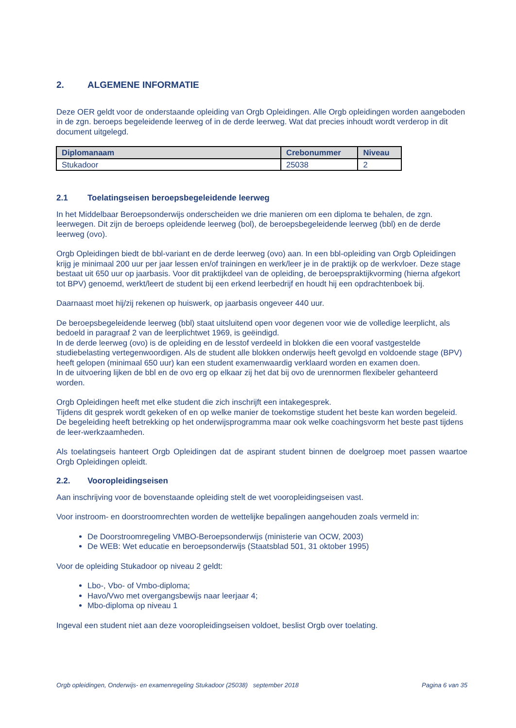2. ALGEMENE INFORMATIE
Deze OER geldt voor de onderstaande opleiding van Orgb Opleidingen. Alle Orgb opleidingen worden aangeboden in de zgn. beroeps begeleidende leerweg of in de derde leerweg. Wat dat precies inhoudt wordt verderop in dit document uitgelegd.
| Diplomanaam | Crebonummer | Niveau |
| --- | --- | --- |
| Stukadoor | 25038 | 2 |
2.1 Toelatingseisen beroepsbegeleidende leerweg
In het Middelbaar Beroepsonderwijs onderscheiden we drie manieren om een diploma te behalen, de zgn. leerwegen. Dit zijn de beroeps opleidende leerweg (bol), de beroepsbegeleidende leerweg (bbl) en de derde leerweg (ovo).
Orgb Opleidingen biedt de bbl-variant en de derde leerweg (ovo) aan. In een bbl-opleiding van Orgb Opleidingen krijg je minimaal 200 uur per jaar lessen en/of trainingen en werk/leer je in de praktijk op de werkvloer. Deze stage bestaat uit 650 uur op jaarbasis. Voor dit praktijkdeel van de opleiding, de beroepspraktijkvorming (hierna afgekort tot BPV) genoemd, werkt/leert de student bij een erkend leerbedrijf en houdt hij een opdrachtenboek bij.
Daarnaast moet hij/zij rekenen op huiswerk, op jaarbasis ongeveer 440 uur.
De beroepsbegeleidende leerweg (bbl) staat uitsluitend open voor degenen voor wie de volledige leerplicht, als bedoeld in paragraaf 2 van de leerplichtwet 1969, is geëindigd.
In de derde leerweg (ovo) is de opleiding en de lesstof verdeeld in blokken die een vooraf vastgestelde studiebelasting vertegenwoordigen. Als de student alle blokken onderwijs heeft gevolgd en voldoende stage (BPV) heeft gelopen (minimaal 650 uur) kan een student examenwaardig verklaard worden en examen doen.
In de uitvoering lijken de bbl en de ovo erg op elkaar zij het dat bij ovo de urennormen flexibeler gehanteerd worden.
Orgb Opleidingen heeft met elke student die zich inschrijft een intakegesprek.
Tijdens dit gesprek wordt gekeken of en op welke manier de toekomstige student het beste kan worden begeleid. De begeleiding heeft betrekking op het onderwijsprogramma maar ook welke coachingsvorm het beste past tijdens de leer-werkzaamheden.
Als toelatingseis hanteert Orgb Opleidingen dat de aspirant student binnen de doelgroep moet passen waartoe Orgb Opleidingen opleidt.
2.2. Vooropleidingseisen
Aan inschrijving voor de bovenstaande opleiding stelt de wet vooropleidingseisen vast.
Voor instroom- en doorstroomrechten worden de wettelijke bepalingen aangehouden zoals vermeld in:
De Doorstroomregeling VMBO-Beroepsonderwijs (ministerie van OCW, 2003)
De WEB: Wet educatie en beroepsonderwijs (Staatsblad 501, 31 oktober 1995)
Voor de opleiding Stukadoor op niveau 2 geldt:
Lbo-, Vbo- of Vmbo-diploma;
Havo/Vwo met overgangsbewijs naar leerjaar 4;
Mbo-diploma op niveau 1
Ingeval een student niet aan deze vooropleidingseisen voldoet, beslist Orgb over toelating.
Orgb opleidingen, Onderwijs- en examenregeling Stukadoor (25038) september 2018 Pagina 6 van 35